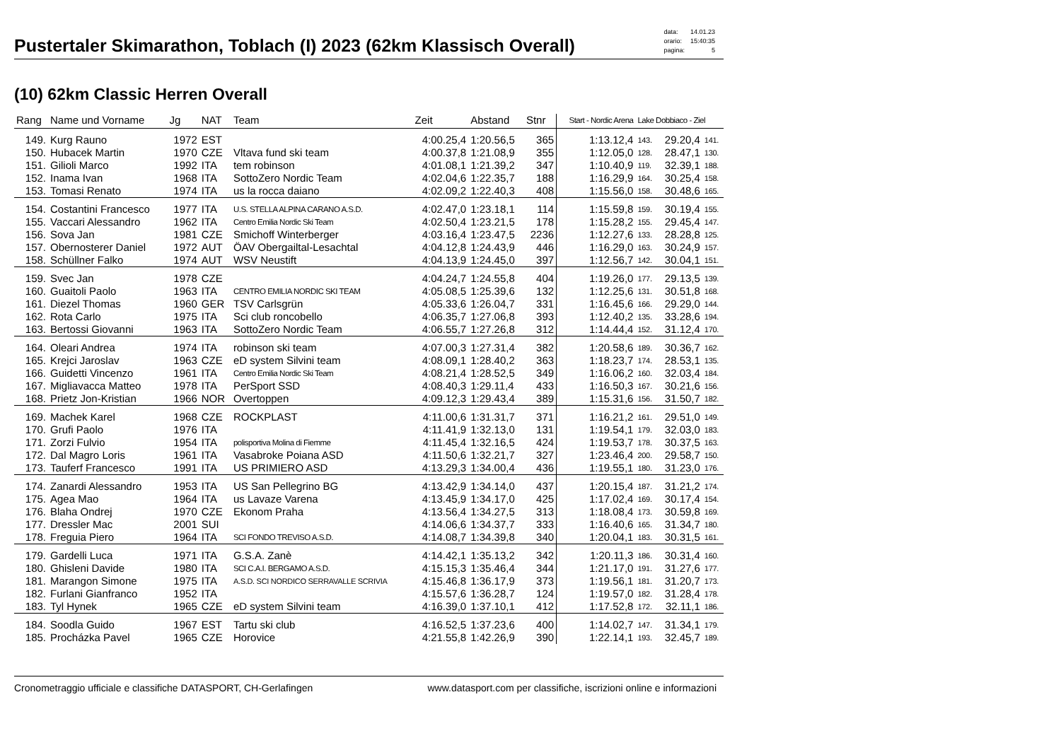Pustertaler Skimarathon, Toblach (I) 2023 (62km Klassisch Overall)
| data: | 14.01.23 |
| orario: | 15:40:35 |
| pagina: | 5 |
(10) 62km Classic Herren Overall
| Rang | Name und Vorname | Jg | NAT | Team | Zeit | Abstand | Stnr | Start - Nordic Arena | Lake Dobbiaco - Ziel | | |
| --- | --- | --- | --- | --- | --- | --- | --- | --- | --- | --- | --- |
| 149. | Kurg Rauno | 1972 | EST | | 4:00.25,4 | 1:20.56,5 | 365 | 1:13.12,4 | 143. | 29.20,4 | 141. |
| 150. | Hubacek Martin | 1970 | CZE | Vltava fund ski team | 4:00.37,8 | 1:21.08,9 | 355 | 1:12.05,0 | 128. | 28.47,1 | 130. |
| 151. | Gilioli Marco | 1992 | ITA | tem robinson | 4:01.08,1 | 1:21.39,2 | 347 | 1:10.40,9 | 119. | 32.39,1 | 188. |
| 152. | Inama Ivan | 1968 | ITA | SottoZero Nordic Team | 4:02.04,6 | 1:22.35,7 | 188 | 1:16.29,9 | 164. | 30.25,4 | 158. |
| 153. | Tomasi Renato | 1974 | ITA | us la rocca daiano | 4:02.09,2 | 1:22.40,3 | 408 | 1:15.56,0 | 158. | 30.48,6 | 165. |
| 154. | Costantini Francesco | 1977 | ITA | U.S. STELLA ALPINA CARANO A.S.D. | 4:02.47,0 | 1:23.18,1 | 114 | 1:15.59,8 | 159. | 30.19,4 | 155. |
| 155. | Vaccari Alessandro | 1962 | ITA | Centro Emilia Nordic Ski Team | 4:02.50,4 | 1:23.21,5 | 178 | 1:15.28,2 | 155. | 29.45,4 | 147. |
| 156. | Sova Jan | 1981 | CZE | Smichoff Winterberger | 4:03.16,4 | 1:23.47,5 | 2236 | 1:12.27,6 | 133. | 28.28,8 | 125. |
| 157. | Obernosterer Daniel | 1972 | AUT | ÖAV Obergailtal-Lesachtal | 4:04.12,8 | 1:24.43,9 | 446 | 1:16.29,0 | 163. | 30.24,9 | 157. |
| 158. | Schüllner Falko | 1974 | AUT | WSV Neustift | 4:04.13,9 | 1:24.45,0 | 397 | 1:12.56,7 | 142. | 30.04,1 | 151. |
| 159. | Svec Jan | 1978 | CZE | | 4:04.24,7 | 1:24.55,8 | 404 | 1:19.26,0 | 177. | 29.13,5 | 139. |
| 160. | Guaitoli Paolo | 1963 | ITA | CENTRO EMILIA NORDIC SKI TEAM | 4:05.08,5 | 1:25.39,6 | 132 | 1:12.25,6 | 131. | 30.51,8 | 168. |
| 161. | Diezel Thomas | 1960 | GER | TSV Carlsgrün | 4:05.33,6 | 1:26.04,7 | 331 | 1:16.45,6 | 166. | 29.29,0 | 144. |
| 162. | Rota Carlo | 1975 | ITA | Sci club roncobello | 4:06.35,7 | 1:27.06,8 | 393 | 1:12.40,2 | 135. | 33.28,6 | 194. |
| 163. | Bertossi Giovanni | 1963 | ITA | SottoZero Nordic Team | 4:06.55,7 | 1:27.26,8 | 312 | 1:14.44,4 | 152. | 31.12,4 | 170. |
| 164. | Oleari Andrea | 1974 | ITA | robinson ski team | 4:07.00,3 | 1:27.31,4 | 382 | 1:20.58,6 | 189. | 30.36,7 | 162. |
| 165. | Krejci Jaroslav | 1963 | CZE | eD system Silvini team | 4:08.09,1 | 1:28.40,2 | 363 | 1:18.23,7 | 174. | 28.53,1 | 135. |
| 166. | Guidetti Vincenzo | 1961 | ITA | Centro Emilia Nordic Ski Team | 4:08.21,4 | 1:28.52,5 | 349 | 1:16.06,2 | 160. | 32.03,4 | 184. |
| 167. | Migliavacca Matteo | 1978 | ITA | PerSport SSD | 4:08.40,3 | 1:29.11,4 | 433 | 1:16.50,3 | 167. | 30.21,6 | 156. |
| 168. | Prietz Jon-Kristian | 1966 | NOR | Overtoppen | 4:09.12,3 | 1:29.43,4 | 389 | 1:15.31,6 | 156. | 31.50,7 | 182. |
| 169. | Machek Karel | 1968 | CZE | ROCKPLAST | 4:11.00,6 | 1:31.31,7 | 371 | 1:16.21,2 | 161. | 29.51,0 | 149. |
| 170. | Grufi Paolo | 1976 | ITA | | 4:11.41,9 | 1:32.13,0 | 131 | 1:19.54,1 | 179. | 32.03,0 | 183. |
| 171. | Zorzi Fulvio | 1954 | ITA | polisportiva Molina di Fiemme | 4:11.45,4 | 1:32.16,5 | 424 | 1:19.53,7 | 178. | 30.37,5 | 163. |
| 172. | Dal Magro Loris | 1961 | ITA | Vasabroke Poiana ASD | 4:11.50,6 | 1:32.21,7 | 327 | 1:23.46,4 | 200. | 29.58,7 | 150. |
| 173. | Tauferf Francesco | 1991 | ITA | US PRIMIERO ASD | 4:13.29,3 | 1:34.00,4 | 436 | 1:19.55,1 | 180. | 31.23,0 | 176. |
| 174. | Zanardi Alessandro | 1953 | ITA | US San Pellegrino BG | 4:13.42,9 | 1:34.14,0 | 437 | 1:20.15,4 | 187. | 31.21,2 | 174. |
| 175. | Agea Mao | 1964 | ITA | us Lavaze Varena | 4:13.45,9 | 1:34.17,0 | 425 | 1:17.02,4 | 169. | 30.17,4 | 154. |
| 176. | Blaha Ondrej | 1970 | CZE | Ekonom Praha | 4:13.56,4 | 1:34.27,5 | 313 | 1:18.08,4 | 173. | 30.59,8 | 169. |
| 177. | Dressler Mac | 2001 | SUI | | 4:14.06,6 | 1:34.37,7 | 333 | 1:16.40,6 | 165. | 31.34,7 | 180. |
| 178. | Freguia Piero | 1964 | ITA | SCI FONDO TREVISO A.S.D. | 4:14.08,7 | 1:34.39,8 | 340 | 1:20.04,1 | 183. | 30.31,5 | 161. |
| 179. | Gardelli Luca | 1971 | ITA | G.S.A. Zanè | 4:14.42,1 | 1:35.13,2 | 342 | 1:20.11,3 | 186. | 30.31,4 | 160. |
| 180. | Ghisleni Davide | 1980 | ITA | SCI C.A.I. BERGAMO A.S.D. | 4:15.15,3 | 1:35.46,4 | 344 | 1:21.17,0 | 191. | 31.27,6 | 177. |
| 181. | Marangon Simone | 1975 | ITA | A.S.D. SCI NORDICO SERRAVALLE SCRIVIA | 4:15.46,8 | 1:36.17,9 | 373 | 1:19.56,1 | 181. | 31.20,7 | 173. |
| 182. | Furlani Gianfranco | 1952 | ITA | | 4:15.57,6 | 1:36.28,7 | 124 | 1:19.57,0 | 182. | 31.28,4 | 178. |
| 183. | Tyl Hynek | 1965 | CZE | eD system Silvini team | 4:16.39,0 | 1:37.10,1 | 412 | 1:17.52,8 | 172. | 32.11,1 | 186. |
| 184. | Soodla Guido | 1967 | EST | Tartu ski club | 4:16.52,5 | 1:37.23,6 | 400 | 1:14.02,7 | 147. | 31.34,1 | 179. |
| 185. | Procházka Pavel | 1965 | CZE | Horovice | 4:21.55,8 | 1:42.26,9 | 390 | 1:22.14,1 | 193. | 32.45,7 | 189. |
Cronometraggio ufficiale e classifiche DATASPORT, CH-Gerlafingen www.datasport.com per classifiche, iscrizioni online e informazioni